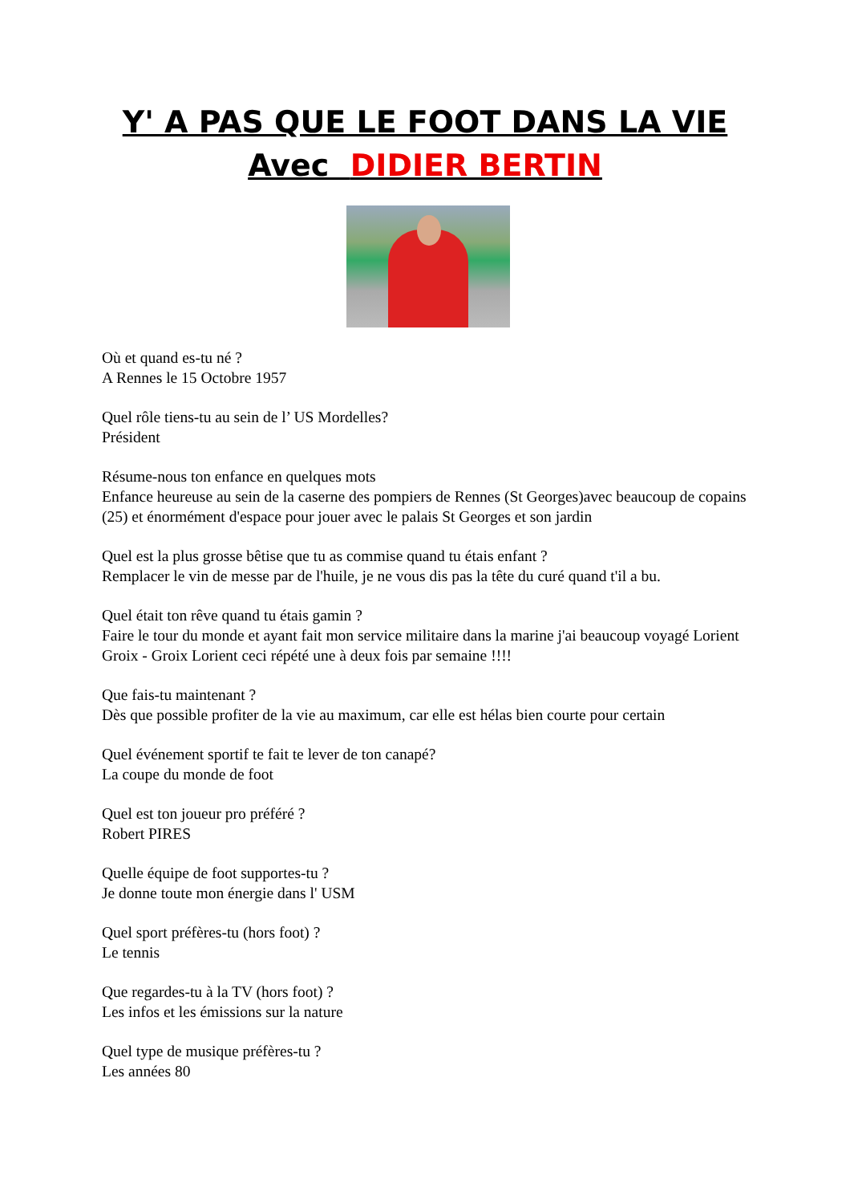Y' A PAS QUE LE FOOT DANS LA VIE
Avec DIDIER BERTIN
Où et quand es-tu né ?
A Rennes le 15 Octobre 1957
Quel rôle tiens-tu au sein de l’ US Mordelles?
Président
Résume-nous ton enfance en quelques mots
Enfance heureuse au sein de la caserne des pompiers de Rennes (St Georges)avec beaucoup de copains (25) et énormément d'espace pour jouer avec le palais St Georges et son jardin
Quel est la plus grosse bêtise que tu as commise quand tu étais enfant ?
Remplacer le vin de messe par de l'huile, je ne vous dis pas la tête du curé quand t'il a bu.
Quel était ton rêve quand tu étais gamin ?
Faire le tour du monde et ayant fait mon service militaire dans la marine j'ai beaucoup voyagé Lorient Groix - Groix Lorient ceci répété une à deux fois par semaine !!!!
Que fais-tu maintenant ?
Dès que possible profiter de la vie au maximum, car elle est hélas bien courte pour certain
Quel événement sportif te fait te lever de ton canapé?
La coupe du monde de foot
Quel est ton joueur pro préféré ?
Robert PIRES
Quelle équipe de foot supportes-tu ?
Je donne toute mon énergie dans l' USM
Quel sport préfères-tu (hors foot) ?
Le tennis
Que regardes-tu à la TV (hors foot) ?
Les infos et les émissions sur la nature
Quel type de musique préfères-tu ?
Les années 80